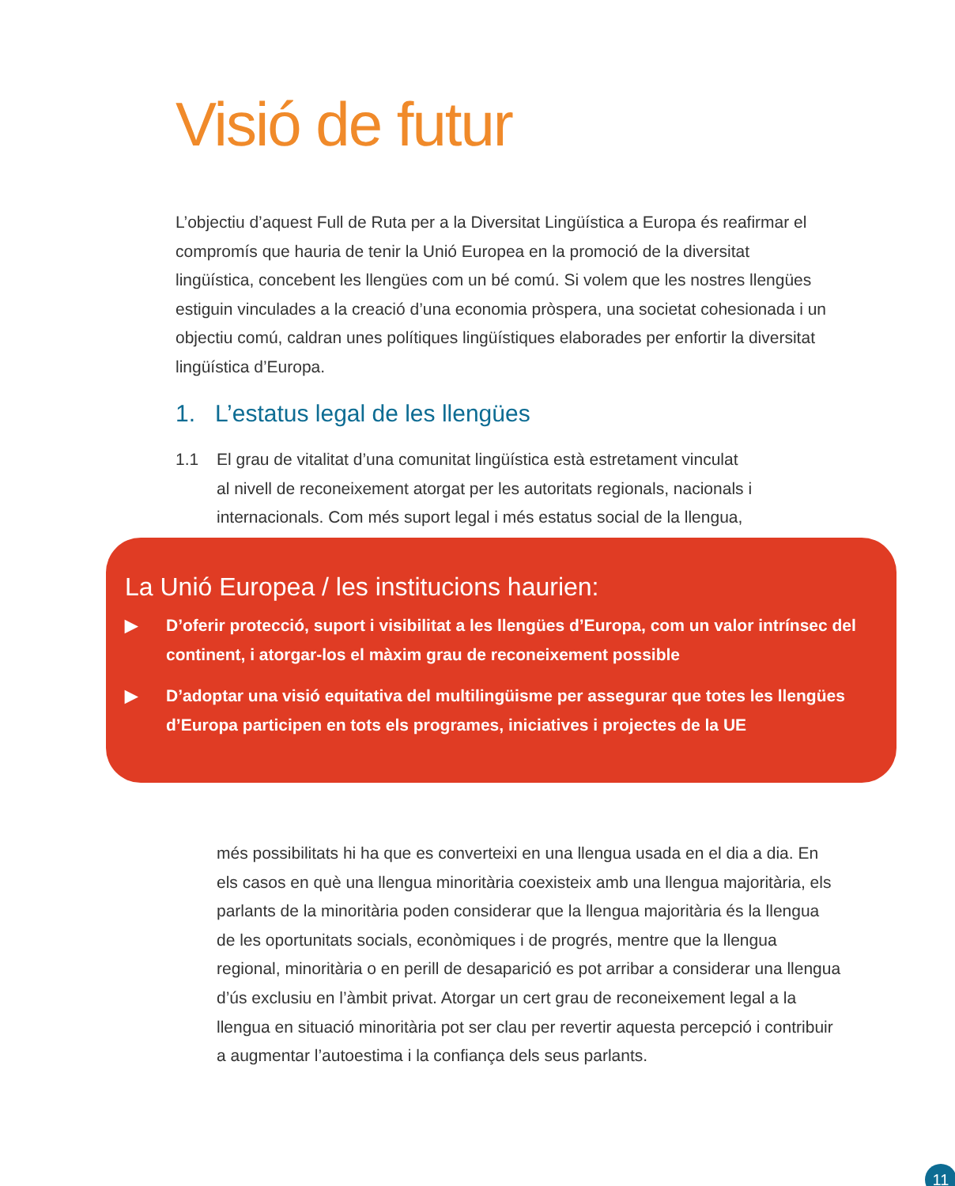Visió de futur
L’objectiu d’aquest Full de Ruta per a la Diversitat Lingüística a Europa és reafirmar el compromís que hauria de tenir la Unió Europea en la promoció de la diversitat lingüística, concebent les llengües com un bé comú. Si volem que les nostres llengües estiguin vinculades a la creació d’una economia pròspera, una societat cohesionada i un objectiu comú, caldran unes polítiques lingüístiques elaborades per enfortir la diversitat lingüística d’Europa.
1. L’estatus legal de les llengües
1.1 El grau de vitalitat d’una comunitat lingüística està estretament vinculat
al nivell de reconeixement atorgat per les autoritats regionals, nacionals i internacionals. Com més suport legal i més estatus social de la llengua,
La Unió Europea / les institucions haurien:
▶ D’oferir protecció, suport i visibilitat a les llengües d’Europa, com un valor intrínsec del continent, i atorgar-los el màxim grau de reconeixement possible
▶ D’adoptar una visió equitativa del multilingüisme per assegurar que totes les llengües d’Europa participen en tots els programes, iniciatives i projectes de la UE
més possibilitats hi ha que es converteixi en una llengua usada en el dia a dia. En els casos en què una llengua minoritària coexisteix amb una llengua majoritària, els parlants de la minoritària poden considerar que la llengua majoritària és la llengua de les oportunitats socials, econòmiques i de progrés, mentre que la llengua regional, minoritària o en perill de desaparició es pot arribar a considerar una llengua d’ús exclusiu en l’àmbit privat. Atorgar un cert grau de reconeixement legal a la llengua en situació minoritària pot ser clau per revertir aquesta percepció i contribuir a augmentar l’autoestima i la confiança dels seus parlants.
11